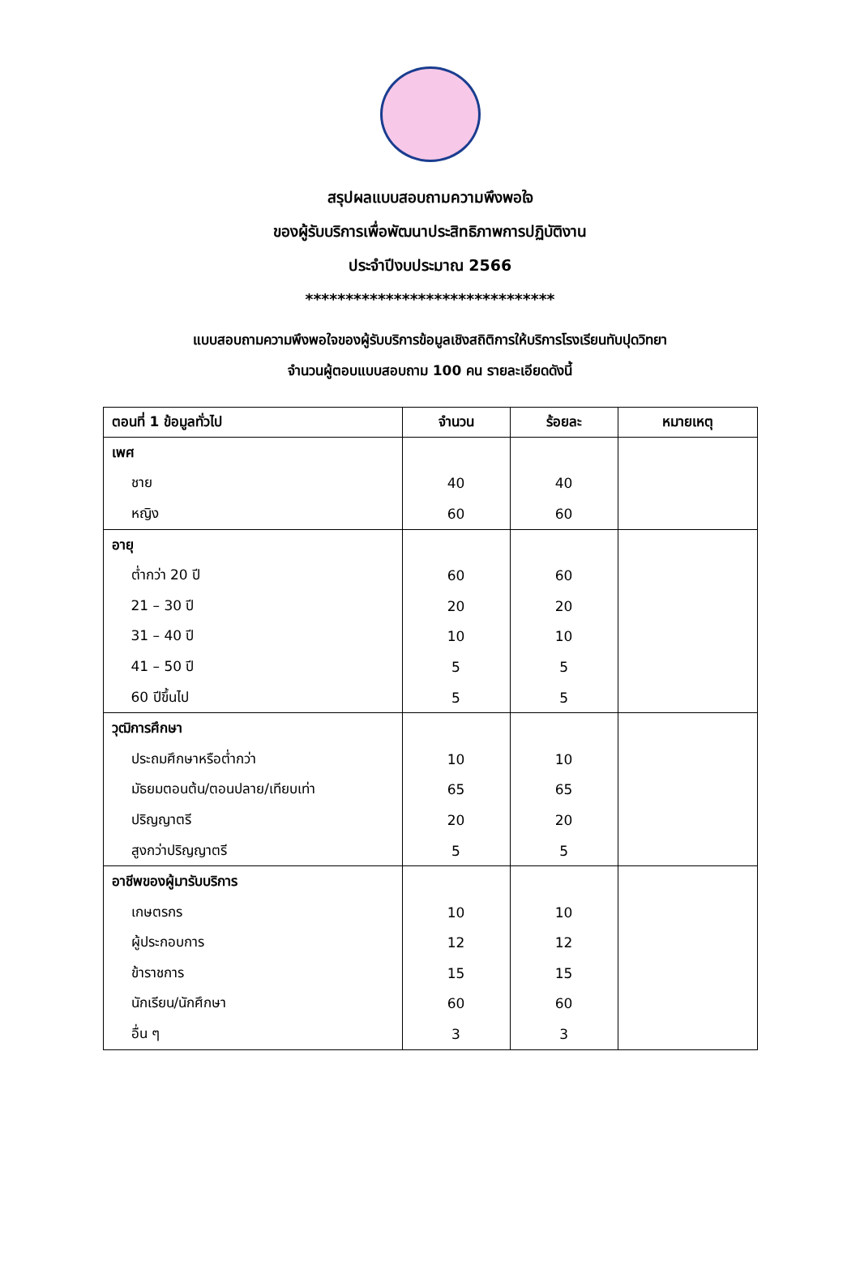สรุปผลแบบสอบถามความพึงพอใจ
ของผู้รับบริการเพื่อพัฒนาประสิทธิภาพการปฏิบัติงาน
ประจำปีงบประมาณ 2566
*******************************
แบบสอบถามความพึงพอใจของผู้รับบริการข้อมูลเชิงสถิติการให้บริการโรงเรียนทับปุดวิทยา
จำนวนผู้ตอบแบบสอบถาม 100 คน รายละเอียดดังนี้
| ตอนที่ 1 ข้อมูลทั่วไป | จำนวน | ร้อยละ | หมายเหตุ |
| --- | --- | --- | --- |
| เพศ | | | |
| ชาย | 40 | 40 | |
| หญิง | 60 | 60 | |
| อายุ | | | |
| ต่ำกว่า 20 ปี | 60 | 60 | |
| 21 – 30 ปี | 20 | 20 | |
| 31 – 40 ปี | 10 | 10 | |
| 41 – 50 ปี | 5 | 5 | |
| 60 ปีขึ้นไป | 5 | 5 | |
| วุฒิการศึกษา | | | |
| ประถมศึกษาหรือต่ำกว่า | 10 | 10 | |
| มัธยมตอนต้น/ตอนปลาย/เทียบเท่า | 65 | 65 | |
| ปริญญาตรี | 20 | 20 | |
| สูงกว่าปริญญาตรี | 5 | 5 | |
| อาชีพของผู้มารับบริการ | | | |
| เกษตรกร | 10 | 10 | |
| ผู้ประกอบการ | 12 | 12 | |
| ข้าราชการ | 15 | 15 | |
| นักเรียน/นักศึกษา | 60 | 60 | |
| อื่น ๆ | 3 | 3 | |